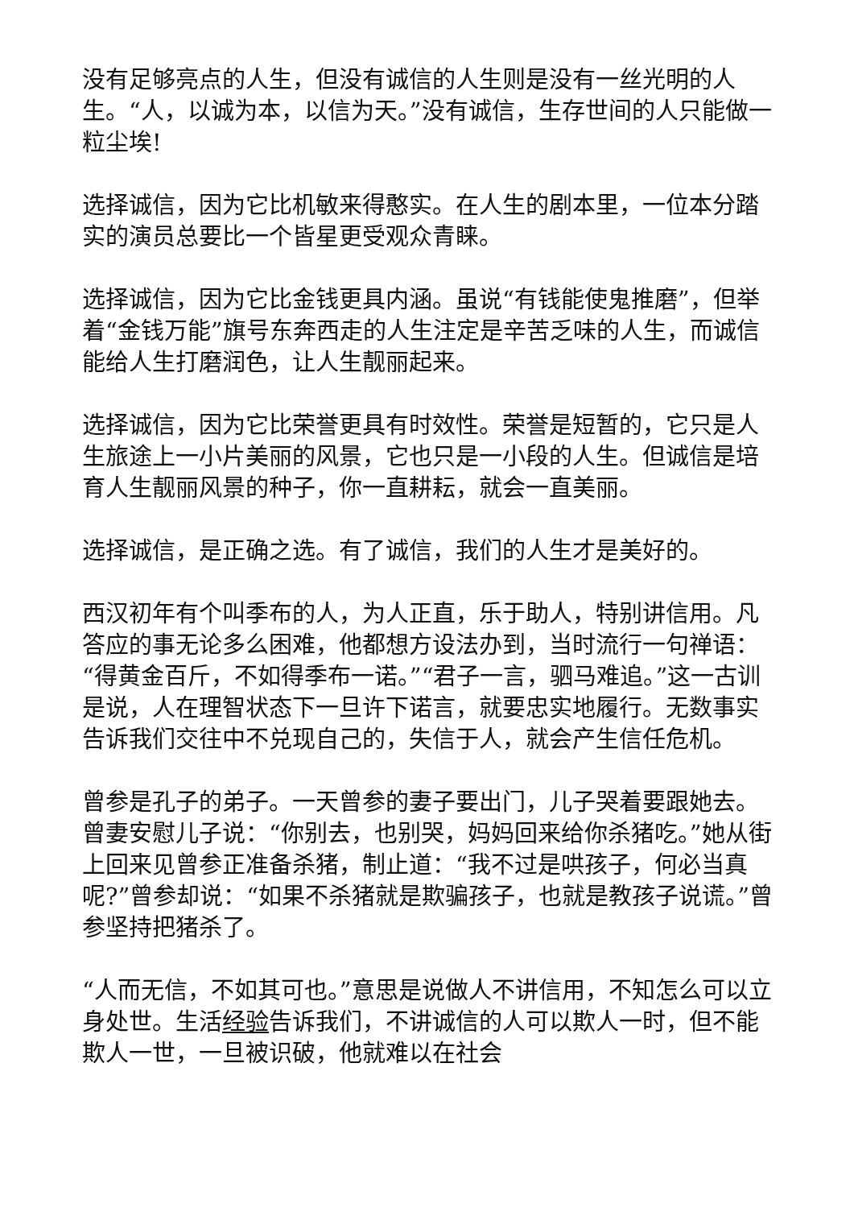没有足够亮点的人生，但没有诚信的人生则是没有一丝光明的人生。“人，以诚为本，以信为天。”没有诚信，生存世间的人只能做一粒尘埃!
选择诚信，因为它比机敏来得憨实。在人生的剧本里，一位本分踏实的演员总要比一个皆星更受观众青睐。
选择诚信，因为它比金钱更具内涵。虽说“有钱能使鬼推磨”，但举着“金钱万能”旗号东奔西走的人生注定是辛苦乏味的人生，而诚信能给人生打磨润色，让人生靓丽起来。
选择诚信，因为它比荣誉更具有时效性。荣誉是短暂的，它只是人生旅途上一小片美丽的风景，它也只是一小段的人生。但诚信是培育人生靓丽风景的种子，你一直耕耘，就会一直美丽。
选择诚信，是正确之选。有了诚信，我们的人生才是美好的。
西汉初年有个叫季布的人，为人正直，乐于助人，特别讲信用。凡答应的事无论多么困难，他都想方设法办到，当时流行一句禅语：“得黄金百斤，不如得季布一诺。”“君子一言，驷马难追。”这一古训是说，人在理智状态下一旦许下诺言，就要忠实地履行。无数事实告诉我们交往中不兑现自己的，失信于人，就会产生信任危机。
曾参是孔子的弟子。一天曾参的妻子要出门，儿子哭着要跟她去。曾妻安慰儿子说：“你别去，也别哭，妈妈回来给你杀猪吃。”她从街上回来见曾参正准备杀猪，制止道：“我不过是哄孩子，何必当真呢?”曾参却说：“如果不杀猪就是欺骗孩子，也就是教孩子说谎。”曾参坚持把猪杀了。
“人而无信，不如其可也。”意思是说做人不讲信用，不知怎么可以立身处世。生活经验告诉我们，不讲诚信的人可以欺人一时，但不能欺人一世，一旦被识破，他就难以在社会